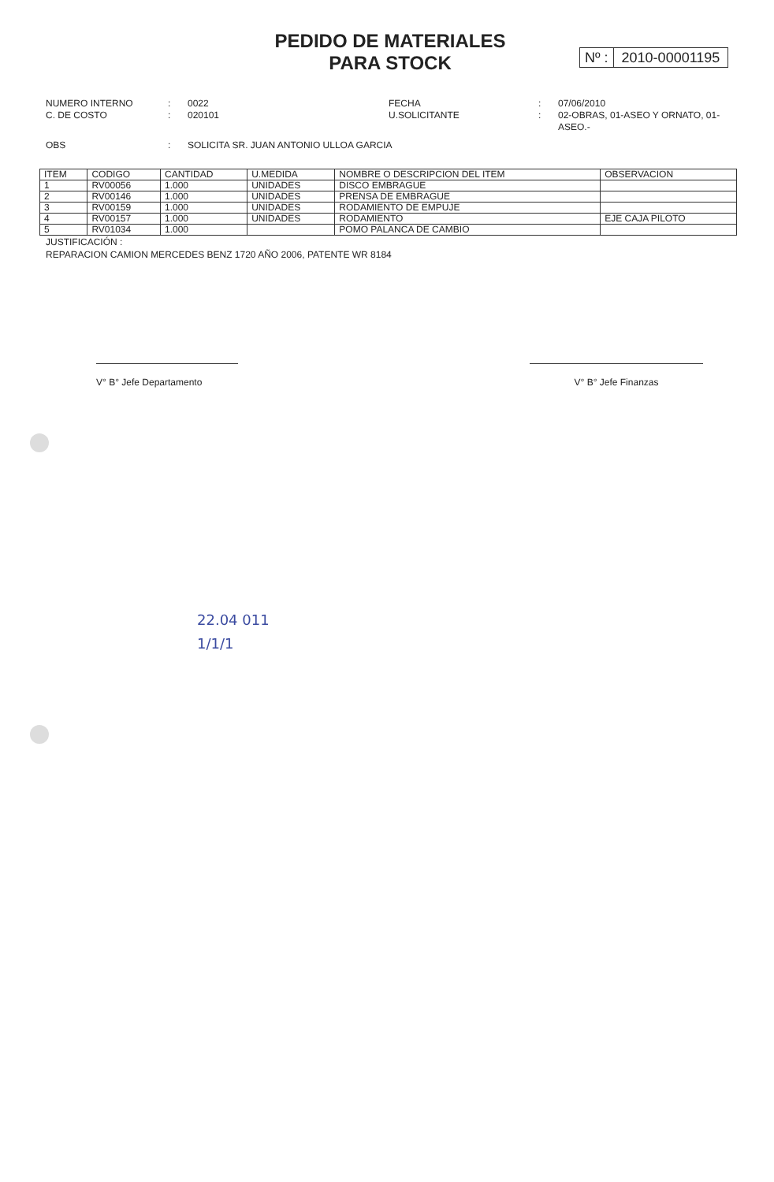PEDIDO DE MATERIALES
PARA STOCK
Nº : 2010-00001195
NUMERO INTERNO
:
0022
FECHA
:
07/06/2010
C. DE COSTO
:
020101
U.SOLICITANTE
:
02-OBRAS, 01-ASEO Y ORNATO, 01-ASEO.-
OBS
:
SOLICITA SR. JUAN ANTONIO ULLOA GARCIA
| ITEM | CODIGO | CANTIDAD | U.MEDIDA | NOMBRE O DESCRIPCION DEL ITEM | OBSERVACION |
| --- | --- | --- | --- | --- | --- |
| 1 | RV00056 | 1.000 | UNIDADES | DISCO EMBRAGUE | |
| 2 | RV00146 | 1.000 | UNIDADES | PRENSA DE EMBRAGUE | |
| 3 | RV00159 | 1.000 | UNIDADES | RODAMIENTO DE EMPUJE | |
| 4 | RV00157 | 1.000 | UNIDADES | RODAMIENTO | EJE CAJA PILOTO |
| 5 | RV01034 | 1.000 | | POMO PALANCA DE CAMBIO | |
JUSTIFICACIÓN :
REPARACION CAMION MERCEDES BENZ 1720 AÑO 2006, PATENTE WR 8184
V° B° Jefe Departamento V° B° Jefe Finanzas
22.04 011
1/1/1